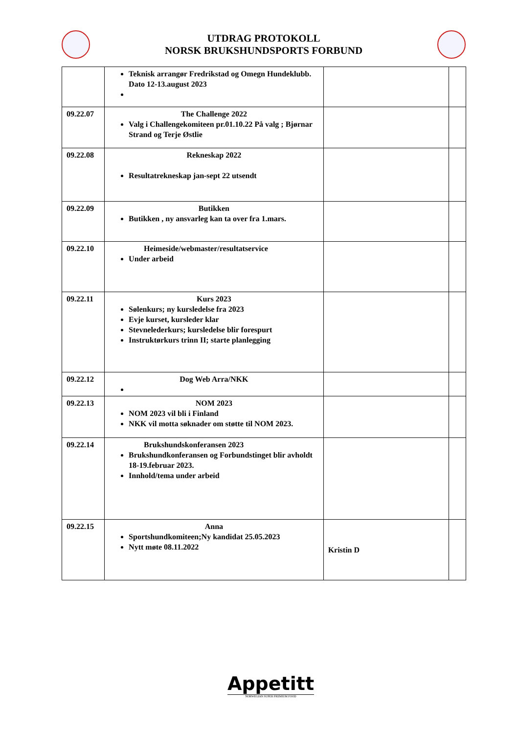UTDRAG PROTOKOLL
NORSK BRUKSHUNDSPORTS FORBUND
| | Teknisk arrangør Fredrikstad og Omegn Hundeklubb. Dato 12-13.august 2023 | | |
| 09.22.07 | The Challenge 2022 Valg i Challengekomiteen pr.01.10.22 På valg ; Bjørnar Strand og Terje Østlie | | |
| 09.22.08 | Rekneskap 2022 Resultatrekneskap jan-sept 22 utsendt | | |
| 09.22.09 | Butikken Butikken , ny ansvarleg kan ta over fra 1.mars. | | |
| 09.22.10 | Heimeside/webmaster/resultatservice Under arbeid | | |
| 09.22.11 | Kurs 2023 Sølenkurs; ny kursledelse fra 2023 Evje kurset, kursleder klar Stevnelederkurs; kursledelse blir forespurt Instruktørkurs trinn II; starte planlegging | | |
| 09.22.12 | Dog Web Arra/NKK | | |
| 09.22.13 | NOM 2023 NOM 2023 vil bli i Finland NKK vil motta søknader om støtte til NOM 2023. | | |
| 09.22.14 | Brukshundskonferansen 2023 Brukshundkonferansen og Forbundstinget blir avholdt 18-19.februar 2023. Innhold/tema under arbeid | | |
| 09.22.15 | Anna Sportshundkomiteen;Ny kandidat 25.05.2023 Nytt møte 08.11.2022 | Kristin D | |
Appetitt
NORWEGIAN SUPER PREMIUM FOOD